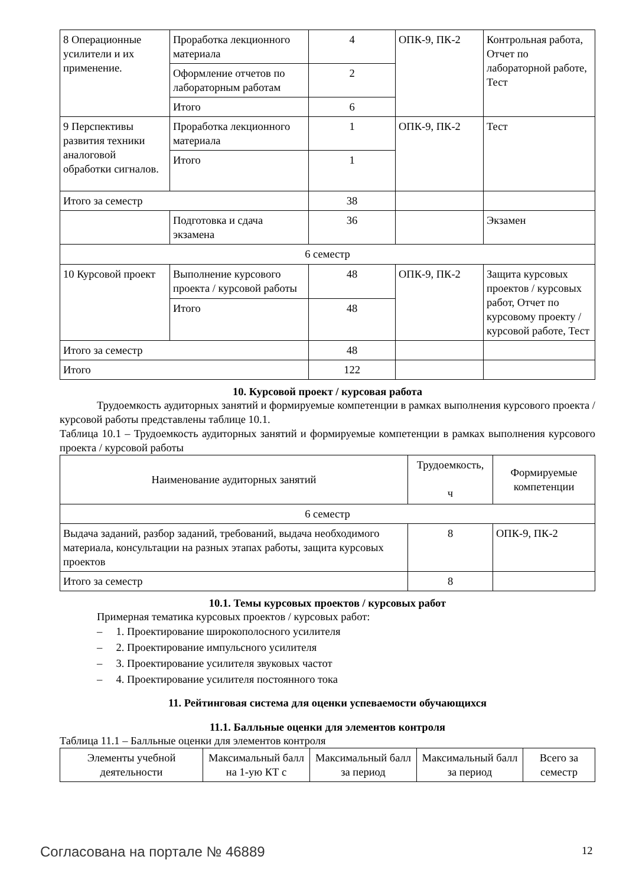| 8 Операционные усилители и их применение. | Проработка лекционного материала | 4 | ОПК-9, ПК-2 | Контрольная работа, Отчет по лабораторной работе, Тест |
| | Оформление отчетов по лабораторным работам | 2 | | |
| | Итого | 6 | | |
| 9 Перспективы развития техники аналоговой обработки сигналов. | Проработка лекционного материала | 1 | ОПК-9, ПК-2 | Тест |
| | Итого | 1 | | |
| Итого за семестр | | 38 | | |
| | Подготовка и сдача экзамена | 36 | | Экзамен |
| 6 семестр | | | | |
| 10 Курсовой проект | Выполнение курсового проекта / курсовой работы | 48 | ОПК-9, ПК-2 | Защита курсовых проектов / курсовых работ, Отчет по курсовому проекту / курсовой работе, Тест |
| | Итого | 48 | | |
| Итого за семестр | | 48 | | |
| Итого | | 122 | | |
10. Курсовой проект / курсовая работа
Трудоемкость аудиторных занятий и формируемые компетенции в рамках выполнения курсового проекта / курсовой работы представлены таблице 10.1.
Таблица 10.1 – Трудоемкость аудиторных занятий и формируемые компетенции в рамках выполнения курсового проекта / курсовой работы
| Наименование аудиторных занятий | Трудоемкость, ч | Формируемые компетенции |
| --- | --- | --- |
| 6 семестр | | |
| Выдача заданий, разбор заданий, требований, выдача необходимого материала, консультации на разных этапах работы, защита курсовых проектов | 8 | ОПК-9, ПК-2 |
| Итого за семестр | 8 | |
10.1. Темы курсовых проектов / курсовых работ
Примерная тематика курсовых проектов / курсовых работ:
– 1. Проектирование широкополосного усилителя
– 2. Проектирование импульсного усилителя
– 3. Проектирование усилителя звуковых частот
– 4. Проектирование усилителя постоянного тока
11. Рейтинговая система для оценки успеваемости обучающихся
11.1. Балльные оценки для элементов контроля
Таблица 11.1 – Балльные оценки для элементов контроля
| Элементы учебной деятельности | Максимальный балл на 1-ую КТ с | Максимальный балл за период | Максимальный балл за период | Всего за семестр |
| --- | --- | --- | --- | --- |
Согласована на портале № 46889 12